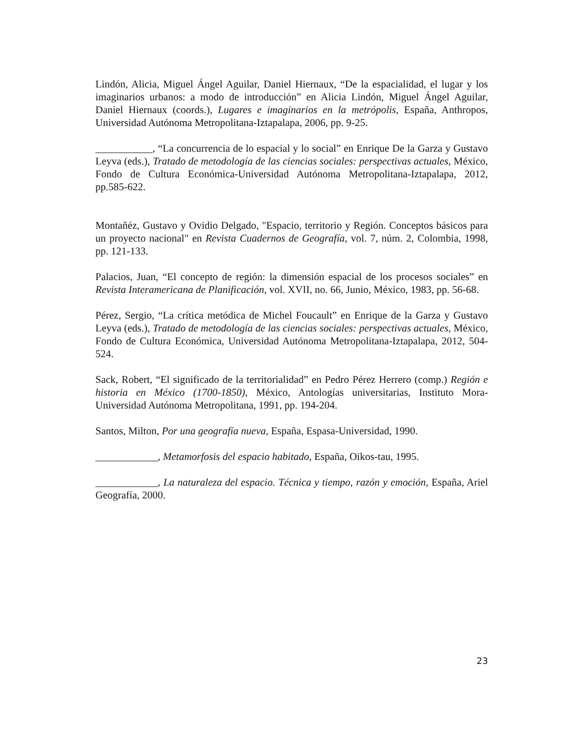Lindón, Alicia, Miguel Ángel Aguilar, Daniel Hiernaux, “De la espacialidad, el lugar y los imaginarios urbanos: a modo de introducción” en Alicia Lindón, Miguel Ángel Aguilar, Daniel Hiernaux (coords.), Lugares e imaginarios en la metrópolis, España, Anthropos, Universidad Autónoma Metropolitana-Iztapalapa, 2006, pp. 9-25.
___________, “La concurrencia de lo espacial y lo social” en Enrique De la Garza y Gustavo Leyva (eds.), Tratado de metodología de las ciencias sociales: perspectivas actuales, México, Fondo de Cultura Económica-Universidad Autónoma Metropolitana-Iztapalapa, 2012, pp.585-622.
Montañéz, Gustavo y Ovidio Delgado, "Espacio, territorio y Región. Conceptos básicos para un proyecto nacional" en Revista Cuadernos de Geografía, vol. 7, núm. 2, Colombia, 1998, pp. 121-133.
Palacios, Juan, “El concepto de región: la dimensión espacial de los procesos sociales” en Revista Interamericana de Planificación, vol. XVII, no. 66, Junio, México, 1983, pp. 56-68.
Pérez, Sergio, “La crítica metódica de Michel Foucault” en Enrique de la Garza y Gustavo Leyva (eds.), Tratado de metodología de las ciencias sociales: perspectivas actuales, México, Fondo de Cultura Económica, Universidad Autónoma Metropolitana-Iztapalapa, 2012, 504-524.
Sack, Robert, “El significado de la territorialidad” en Pedro Pérez Herrero (comp.) Región e historia en México (1700-1850), México, Antologías universitarias, Instituto Mora-Universidad Autónoma Metropolitana, 1991, pp. 194-204.
Santos, Milton, Por una geografía nueva, España, Espasa-Universidad, 1990.
____________, Metamorfosis del espacio habitado, España, Oikos-tau, 1995.
____________, La naturaleza del espacio. Técnica y tiempo, razón y emoción, España, Ariel Geografía, 2000.
23